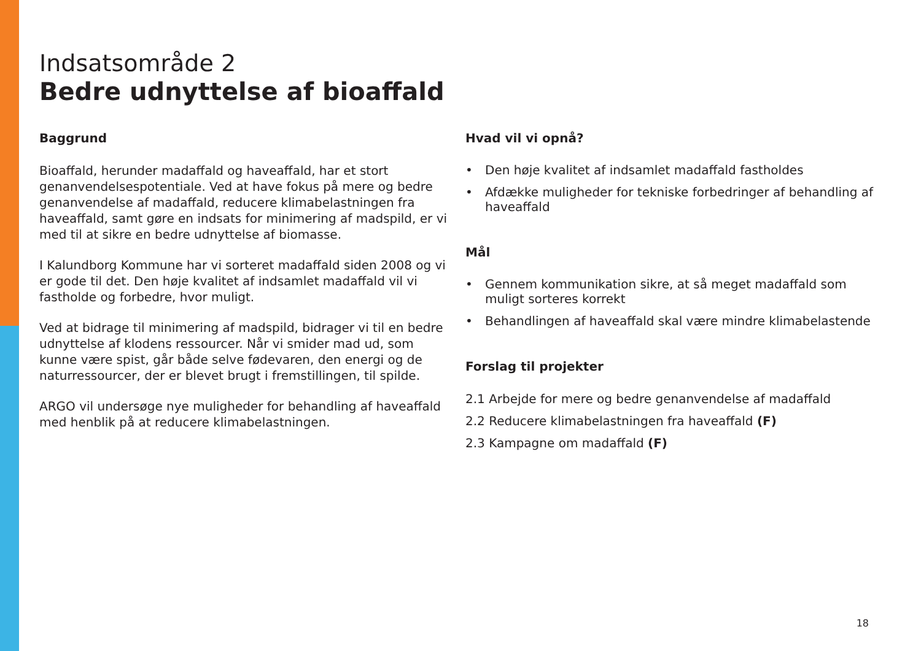Indsatsområde 2
Bedre udnyttelse af bioaffald
Baggrund
Bioaffald, herunder madaffald og haveaffald, har et stort genanvendelsespotentiale. Ved at have fokus på mere og bedre genanvendelse af madaffald, reducere klimabelastningen fra haveaffald, samt gøre en indsats for minimering af madspild, er vi med til at sikre en bedre udnyttelse af biomasse.
I Kalundborg Kommune har vi sorteret madaffald siden 2008 og vi er gode til det. Den høje kvalitet af indsamlet madaffald vil vi fastholde og forbedre, hvor muligt.
Ved at bidrage til minimering af madspild, bidrager vi til en bedre udnyttelse af klodens ressourcer. Når vi smider mad ud, som kunne være spist, går både selve fødevaren, den energi og de naturressourcer, der er blevet brugt i fremstillingen, til spilde.
ARGO vil undersøge nye muligheder for behandling af haveaffald med henblik på at reducere klimabelastningen.
Hvad vil vi opnå?
• Den høje kvalitet af indsamlet madaffald fastholdes
• Afdække muligheder for tekniske forbedringer af behandling af haveaffald
Mål
• Gennem kommunikation sikre, at så meget madaffald som muligt sorteres korrekt
• Behandlingen af haveaffald skal være mindre klimabelastende
Forslag til projekter
2.1 Arbejde for mere og bedre genanvendelse af madaffald
2.2 Reducere klimabelastningen fra haveaffald (F)
2.3 Kampagne om madaffald (F)
18